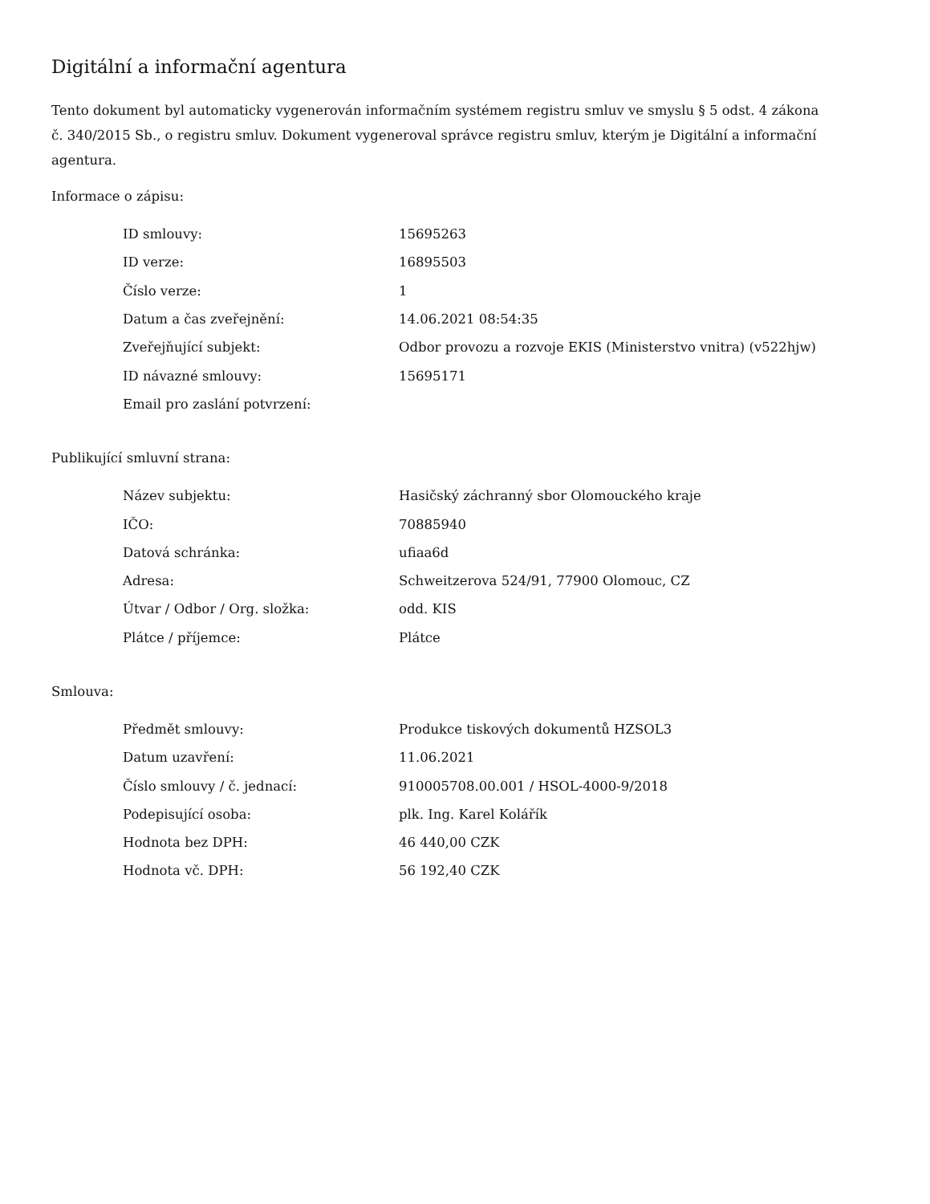Digitální a informační agentura
Tento dokument byl automaticky vygenerován informačním systémem registru smluv ve smyslu § 5 odst. 4 zákona
č. 340/2015 Sb., o registru smluv. Dokument vygeneroval správce registru smluv, kterým je Digitální a informační agentura.
Informace o zápisu:
| ID smlouvy: | 15695263 |
| ID verze: | 16895503 |
| Číslo verze: | 1 |
| Datum a čas zveřejnění: | 14.06.2021 08:54:35 |
| Zveřejňující subjekt: | Odbor provozu a rozvoje EKIS (Ministerstvo vnitra) (v522hjw) |
| ID návazné smlouvy: | 15695171 |
| Email pro zaslání potvrzení: | |
Publikující smluvní strana:
| Název subjektu: | Hasičský záchranný sbor Olomouckého kraje |
| IČO: | 70885940 |
| Datová schránka: | ufiaa6d |
| Adresa: | Schweitzerova 524/91, 77900 Olomouc, CZ |
| Útvar / Odbor / Org. složka: | odd. KIS |
| Plátce / příjemce: | Plátce |
Smlouva:
| Předmět smlouvy: | Produkce tiskových dokumentů HZSOL3 |
| Datum uzavření: | 11.06.2021 |
| Číslo smlouvy / č. jednací: | 910005708.00.001 / HSOL-4000-9/2018 |
| Podepisující osoba: | plk. Ing. Karel Kolářík |
| Hodnota bez DPH: | 46 440,00 CZK |
| Hodnota vč. DPH: | 56 192,40 CZK |